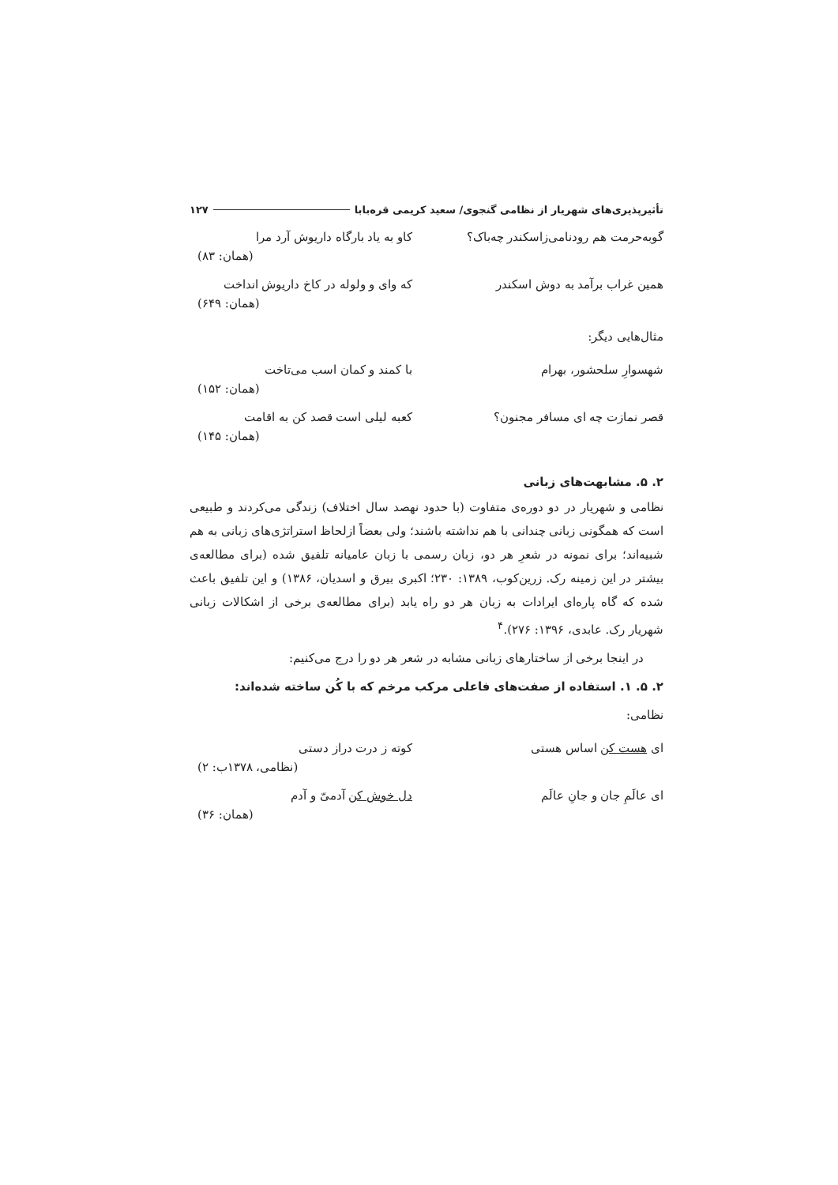تأثیرپذیری‌های شهریار از نظامی گنجوی/ سعید کریمی قره‌بابا ۱۲۷
گوبه‌حرمت هم رودنامی‌زاسکندر چه‌باک؟ کاو به یاد بارگاه داریوش آرد مرا
(همان: ۸۳)
همین غراب برآمد به دوش اسکندر که وای و ولوله در کاخ داریوش انداخت
(همان: ۶۴۹)
مثال‌هایی دیگر:
شهسوارِ سلحشور، بهرام با کمند و کمان اسب می‌تاخت
(همان: ۱۵۲)
قصر نمازت چه ای مسافر مجنون؟ کعبه لیلی است قصد کن به اقامت
(همان: ۱۴۵)
۲. ۵. مشابهت‌های زبانی
نظامی و شهریار در دو دوره‌ی متفاوت (با حدود نهصد سال اختلاف) زندگی می‌کردند و طبیعی است که همگونی زبانی چندانی با هم نداشته باشند؛ ولی بعضاً ازلحاظ استراتژی‌های زبانی به هم شبیه‌اند؛ برای نمونه در شعرِ هر دو، زبان رسمی با زبان عامیانه تلفیق شده (برای مطالعه‌ی بیشتر در این زمینه رک. زرین‌کوب، ۱۳۸۹: ۲۳۰؛ اکبری بیرق و اسدیان، ۱۳۸۶) و این تلفیق باعث شده که گاه پاره‌ای ایرادات به زبان هر دو راه یابد (برای مطالعه‌ی برخی از اشکالات زبانی شهریار رک. عابدی، ۱۳۹۶: ۲۷۶).<sup>۴</sup>
در اینجا برخی از ساختارهای زبانی مشابه در شعر هر دو را درج می‌کنیم:
۲. ۵. ۱. استفاده از صفت‌های فاعلی مرکب مرخم که با کُن ساخته شده‌اند:
نظامی:
ای هست کن اساس هستی کوته ز درت دراز دستی
(نظامی، ۱۳۷۸ب: ۲)
ای عالَمِ جان و جانِ عالَم دل خوش کن آدمیّ و آدم
(همان: ۳۶)